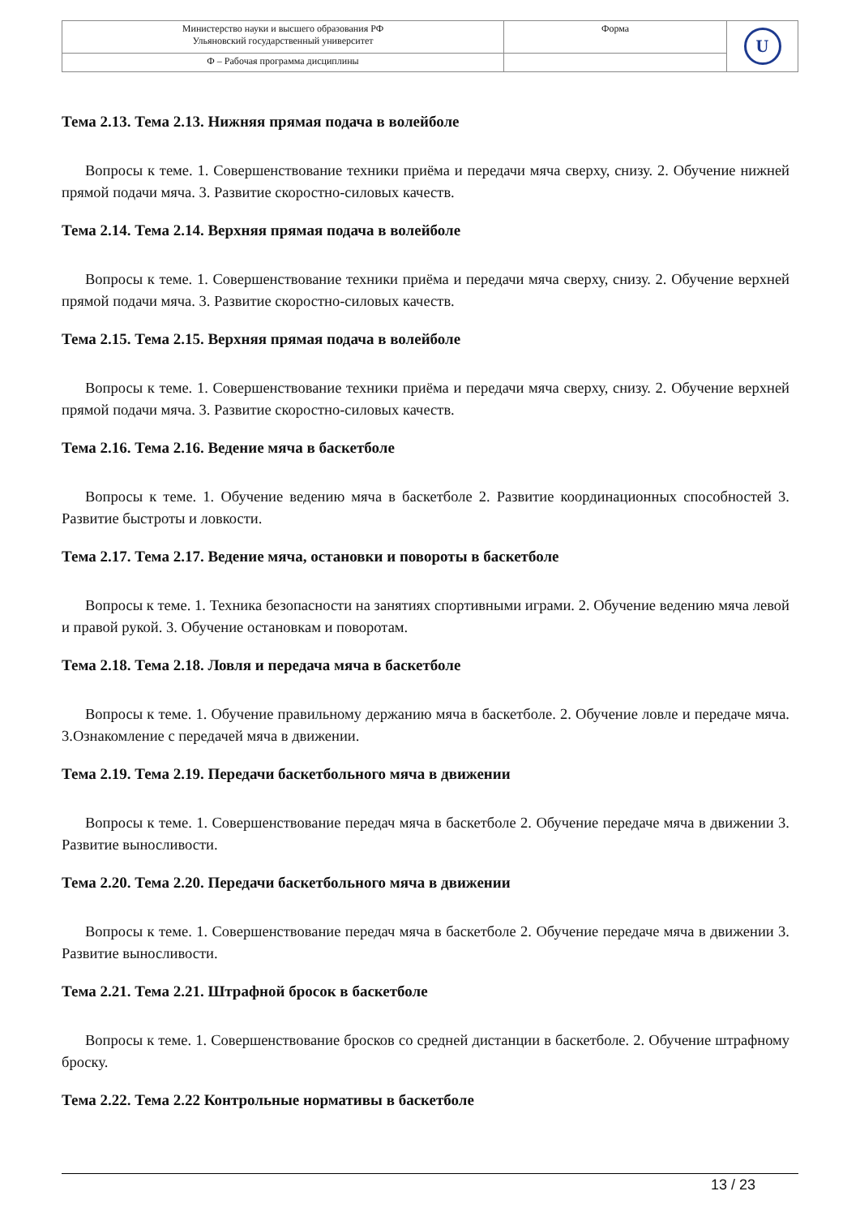| Министерство науки и высшего образования РФ Ульяновский государственный университет | Форма | U |
| Ф – Рабочая программа дисциплины | | |
Тема 2.13. Тема 2.13. Нижняя прямая подача в волейболе
Вопросы к теме. 1. Совершенствование техники приёма и передачи мяча сверху, снизу. 2. Обучение нижней прямой подачи мяча. 3. Развитие скоростно-силовых качеств.
Тема 2.14. Тема 2.14. Верхняя прямая подача в волейболе
Вопросы к теме. 1. Совершенствование техники приёма и передачи мяча сверху, снизу. 2. Обучение верхней прямой подачи мяча. 3. Развитие скоростно-силовых качеств.
Тема 2.15. Тема 2.15. Верхняя прямая подача в волейболе
Вопросы к теме. 1. Совершенствование техники приёма и передачи мяча сверху, снизу. 2. Обучение верхней прямой подачи мяча. 3. Развитие скоростно-силовых качеств.
Тема 2.16. Тема 2.16. Ведение мяча в баскетболе
Вопросы к теме. 1. Обучение ведению мяча в баскетболе 2. Развитие координационных способностей 3. Развитие быстроты и ловкости.
Тема 2.17. Тема 2.17. Ведение мяча, остановки и повороты в баскетболе
Вопросы к теме. 1. Техника безопасности на занятиях спортивными играми. 2. Обучение ведению мяча левой и правой рукой. 3. Обучение остановкам и поворотам.
Тема 2.18. Тема 2.18. Ловля и передача мяча в баскетболе
Вопросы к теме. 1. Обучение правильному держанию мяча в баскетболе. 2. Обучение ловле и передаче мяча. 3.Ознакомление с передачей мяча в движении.
Тема 2.19. Тема 2.19. Передачи баскетбольного мяча в движении
Вопросы к теме. 1. Совершенствование передач мяча в баскетболе 2. Обучение передаче мяча в движении 3. Развитие выносливости.
Тема 2.20. Тема 2.20. Передачи баскетбольного мяча в движении
Вопросы к теме. 1. Совершенствование передач мяча в баскетболе 2. Обучение передаче мяча в движении 3. Развитие выносливости.
Тема 2.21. Тема 2.21. Штрафной бросок в баскетболе
Вопросы к теме. 1. Совершенствование бросков со средней дистанции в баскетболе. 2. Обучение штрафному броску.
Тема 2.22. Тема 2.22 Контрольные нормативы в баскетболе
13 / 23